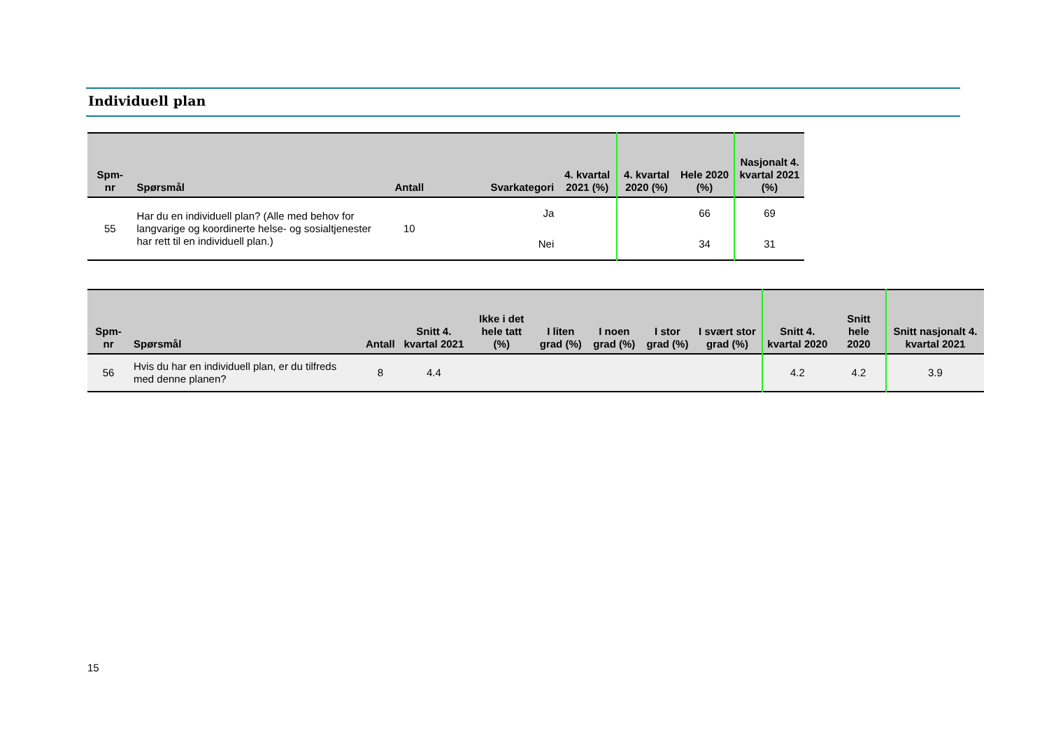Individuell plan
| Spm- nr | Spørsmål | Antall | Svarkategori | 4. kvartal 2021 (%) | 4. kvartal 2020 (%) | Hele 2020 (%) | Nasjonalt 4. kvartal 2021 (%) |
| --- | --- | --- | --- | --- | --- | --- | --- |
| 55 | Har du en individuell plan? (Alle med behov for langvarige og koordinerte helse- og sosialtjenester har rett til en individuell plan.) | 10 | Ja | | | 66 | 69 |
| | | | Nei | | | 34 | 31 |
| Spm- nr | Spørsmål | Antall | Snitt 4. kvartal 2021 | Ikke i det hele tatt (%) | I liten grad (%) | I noen grad (%) | I stor grad (%) | I svært stor grad (%) | Snitt 4. kvartal 2020 | Snitt hele 2020 | Snitt nasjonalt 4. kvartal 2021 |
| --- | --- | --- | --- | --- | --- | --- | --- | --- | --- | --- | --- |
| 56 | Hvis du har en individuell plan, er du tilfreds med denne planen? | 8 | 4.4 | | | | | | 4.2 | 4.2 | 3.9 |
15